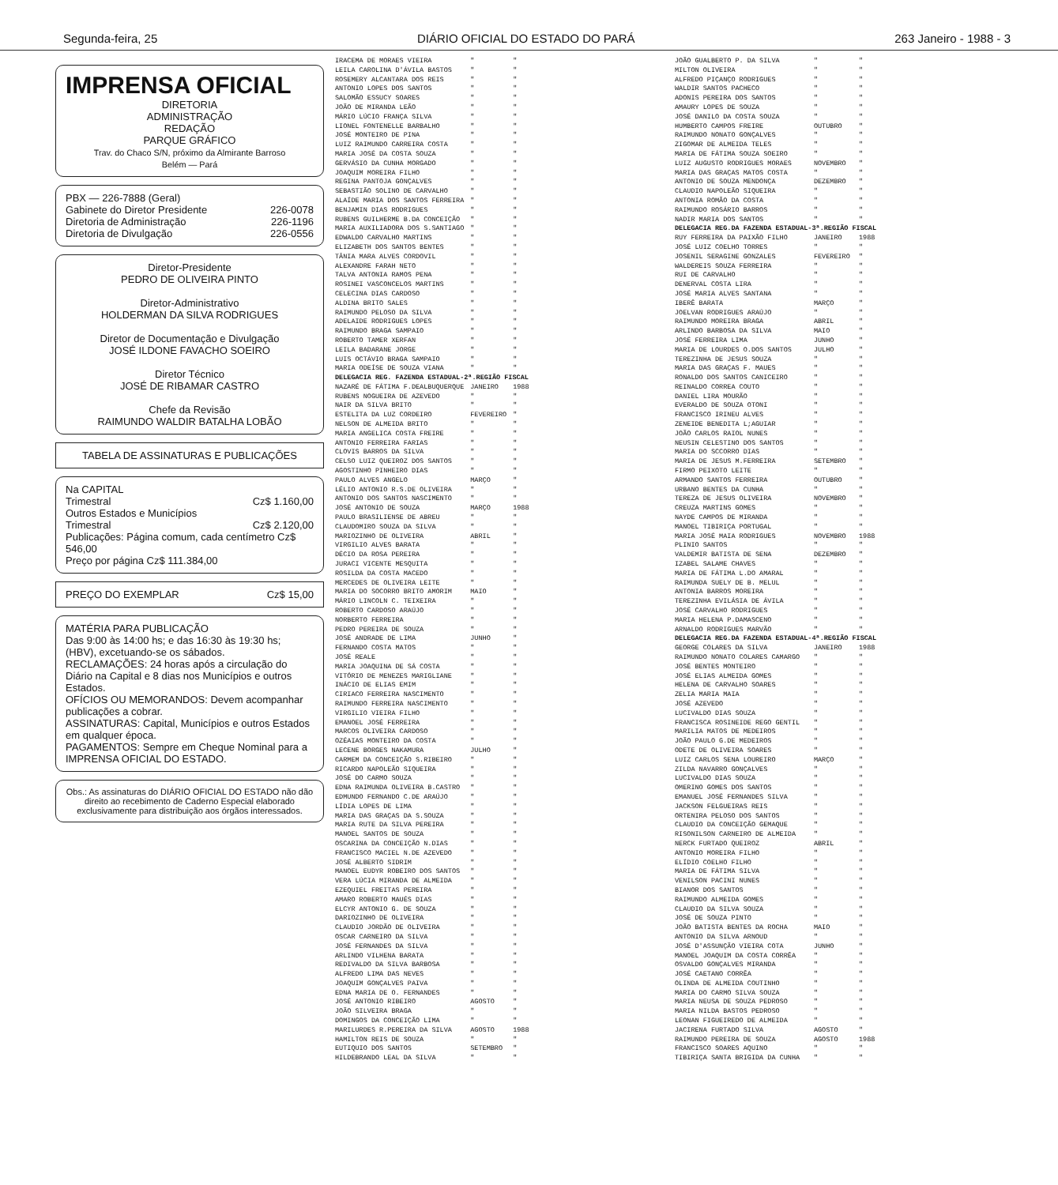Segunda-feira, 25 DIÁRIO OFICIAL DO ESTADO DO PARÁ 263 Janeiro - 1988 - 3
IMPRENSA OFICIAL
DIRETORIA
ADMINISTRAÇÃO
REDAÇÃO
PARQUE GRÁFICO
Trav. do Chaco S/N, próximo da Almirante Barroso
Belém — Pará
PBX — 226-7888 (Geral)
Gabinete do Diretor Presidente 226-0078
Diretoria de Administração 226-1196
Diretoria de Divulgação 226-0556
Diretor-Presidente
PEDRO DE OLIVEIRA PINTO
Diretor-Administrativo
HOLDERMAN DA SILVA RODRIGUES
Diretor de Documentação e Divulgação
JOSÉ ILDONE FAVACHO SOEIRO
Diretor Técnico
JOSÉ DE RIBAMAR CASTRO
Chefe da Revisão
RAIMUNDO WALDIR BATALHA LOBÃO
TABELA DE ASSINATURAS E PUBLICAÇÕES
Na CAPITAL
Trimestral Cz$ 1.160,00
Outros Estados e Municípios
Trimestral Cz$ 2.120,00
Publicações: Página comum, cada centímetro Cz$ 546,00
Preço por página Cz$ 111.384,00
PREÇO DO EXEMPLAR Cz$ 15,00
MATÉRIA PARA PUBLICAÇÃO
Das 9:00 às 14:00 hs; e das 16:30 às 19:30 hs; (HBV), excetuando-se os sábados.
RECLAMAÇÕES: 24 horas após a circulação do Diário na Capital e 8 dias nos Municípios e outros Estados.
OFÍCIOS OU MEMORANDOS: Devem acompanhar publicações a cobrar.
ASSINATURAS: Capital, Municípios e outros Estados em qualquer época.
PAGAMENTOS: Sempre em Cheque Nominal para a IMPRENSA OFICIAL DO ESTADO.
Obs.: As assinaturas do DIÁRIO OFICIAL DO ESTADO não dão direito ao recebimento de Caderno Especial elaborado exclusivamente para distribuição aos órgãos interessados.
| IRACEMA DE MORAES VIEIRA | " | " |
| LEILA CAROLINA D'ÁVILA BASTOS | " | " |
| ROSEMERY ALCANTARA DOS REIS | " | " |
| ANTONIO LOPES DOS SANTOS | " | " |
| SALOMÃO ESSUCY SOARES | " | " |
| JOÃO DE MIRANDA LEÃO | " | " |
| MÁRIO LÚCIO FRANÇA SILVA | " | " |
| LIONEL FONTENELLE BARBALHO | " | " |
| JOSÉ MONTEIRO DE PINA | " | " |
| LUIZ RAIMUNDO CARREIRA COSTA | " | " |
| MARIA JOSÉ DA COSTA SOUZA | " | " |
| GERVÁSIO DA CUNHA MORGADO | " | " |
| JOAQUIM MOREIRA FILHO | " | " |
| REGINA PANTOJA GONÇALVES | " | " |
| SEBASTIÃO SOLINO DE CARVALHO | " | " |
| ALAÍDE MARIA DOS SANTOS FERREIRA | " | " |
| BENJAMIN DIAS RODRIGUES | " | " |
| RUBENS GUILHERME B.DA CONCEIÇÃO | " | " |
| MARIA AUXILIADORA DOS S.SANTIAGO | " | " |
| EDWALDO CARVALHO MARTINS | " | " |
| ELIZABETH DOS SANTOS BENTES | " | " |
| TÂNIA MARA ALVES CORDOVIL | " | " |
| ALEXANDRE FARAH NETO | " | " |
| TALVA ANTONIA RAMOS PENA | " | " |
| ROSINEI VASCONCELOS MARTINS | " | " |
| CELECINA DIAS CARDOSO | " | " |
| ALDINA BRITO SALES | " | " |
| RAIMUNDO PELOSO DA SILVA | " | " |
| ADELAIDE RODRIGUES LOPES | " | " |
| RAIMUNDO BRAGA SAMPAIO | " | " |
| ROBERTO TAMER XERFAN | " | " |
| LEILA BADARANE JORGE | " | " |
| LUIS OCTÁVIO BRAGA SAMPAIO | " | " |
| MARIA ODEÍSE DE SOUZA VIANA | " | " |
| DELEGACIA REG. FAZENDA ESTADUAL-2ª.REGIÃO FISCAL | | |
| NAZARÉ DE FÁTIMA F.DEALBUQUERQUE | JANEIRO | 1988 |
| RUBENS NOGUEIRA DE AZEVEDO | " | " |
| NAIR DA SILVA BRITO | " | " |
| ESTELITA DA LUZ CORDEIRO | FEVEREIRO | " |
| NELSON DE ALMEIDA BRITO | " | " |
| MARIA ANGELICA COSTA FREIRE | " | " |
| ANTONIO FERREIRA FARIAS | " | " |
| CLOVIS BARROS DA SILVA | " | " |
| CELSO LUIZ QUEIROZ DOS SANTOS | " | " |
| AGOSTINHO PINHEIRO DIAS | " | " |
| PAULO ALVES ANGELO | MARÇO | " |
| LÉLIO ANTONIO R.S.DE OLIVEIRA | " | " |
| ANTONIO DOS SANTOS NASCIMENTO | " | " |
| JOSÉ ANTONIO DE SOUZA | MARÇO | 1988 |
| PAULO BRASILIENSE DE ABREU | " | " |
| CLAUDOMIRO SOUZA DA SILVA | " | " |
| MARIOZINHO DE OLIVEIRA | ABRIL | " |
| VIRGILIO ALVES BARATA | " | " |
| DÉCIO DA ROSA PEREIRA | " | " |
| JURACI VICENTE MESQUITA | " | " |
| ROSILDA DA COSTA MACEDO | " | " |
| MERCEDES DE OLIVEIRA LEITE | " | " |
| MARIA DO SOCORRO BRITO AMORIM | MAIO | " |
| MÁRIO LINCOLN C. TEIXEIRA | " | " |
| ROBERTO CARDOSO ARAÚJO | " | " |
| NORBERTO FERREIRA | " | " |
| PEDRO PEREIRA DE SOUZA | " | " |
| JOSÉ ANDRADE DE LIMA | JUNHO | " |
| FERNANDO COSTA MATOS | " | " |
| JOSÉ REALE | " | " |
| MARIA JOAQUINA DE SÁ COSTA | " | " |
| VITÓRIO DE MENEZES MARIGLIANE | " | " |
| INÁCIO DE ELIAS EMIM | " | " |
| CIRIACO FERREIRA NASCIMENTO | " | " |
| RAIMUNDO FERREIRA NASCIMENTO | " | " |
| VIRGILIO VIEIRA FILHO | " | " |
| EMANOEL JOSÉ FERREIRA | " | " |
| MARCOS OLIVEIRA CARDOSO | " | " |
| OZÉAIAS MONTEIRO DA COSTA | " | " |
| LECENE BORGES NAKAMURA | JULHO | " |
| CARMEM DA CONCEIÇÃO S.RIBEIRO | " | " |
| RICARDO NAPOLEÃO SIQUEIRA | " | " |
| JOSÉ DO CARMO SOUZA | " | " |
| EDNA RAIMUNDA OLIVEIRA B.CASTRO | " | " |
| EDMUNDO FERNANDO C.DE ARAÚJO | " | " |
| LÍDIA LOPES DE LIMA | " | " |
| MARIA DAS GRAÇAS DA S.SOUZA | " | " |
| MARIA RUTE DA SILVA PEREIRA | " | " |
| MANOEL SANTOS DE SOUZA | " | " |
| OSCARINA DA CONCEIÇÃO N.DIAS | " | " |
| FRANCISCO MACIEL N.DE AZEVEDO | " | " |
| JOSÉ ALBERTO SIDRIM | " | " |
| MANOEL EUDYR ROBEIRO DOS SANTOS | " | " |
| VERA LÚCIA MIRANDA DE ALMEIDA | " | " |
| EZEQUIEL FREITAS PEREIRA | " | " |
| AMARO ROBERTO MAUÉS DIAS | " | " |
| ELCYR ANTONIO G. DE SOUZA | " | " |
| DARIOZINHO DE OLIVEIRA | " | " |
| CLAUDIO JORDÃO DE OLIVEIRA | " | " |
| OSCAR CARNEIRO DA SILVA | " | " |
| JOSÉ FERNANDES DA SILVA | " | " |
| ARLINDO VILHENA BARATA | " | " |
| REDIVALDO DA SILVA BARBOSA | " | " |
| ALFREDO LIMA DAS NEVES | " | " |
| JOAQUIM GONÇALVES PAIVA | " | " |
| EDNA MARIA DE O. FERNANDES | " | " |
| JOSÉ ANTONIO RIBEIRO | AGOSTO | " |
| JOÃO SILVEIRA BRAGA | " | " |
| DOMINGOS DA CONCEIÇÃO LIMA | " | " |
| MARILURDES R.PEREIRA DA SILVA | AGOSTO | 1988 |
| HAMILTON REIS DE SOUZA | " | " |
| EUTIQUIO DOS SANTOS | SETEMBRO | " |
| HILDEBRANDO LEAL DA SILVA | " | " |
| JOÃO GUALBERTO P. DA SILVA | " | " |
| MILTON OLIVEIRA | " | " |
| ALFREDO PIÇANÇO RODRIGUES | " | " |
| WALDIR SANTOS PACHECO | " | " |
| ADONIS PEREIRA DOS SANTOS | " | " |
| AMAURY LOPES DE SOUZA | " | " |
| JOSÉ DANILO DA COSTA SOUZA | " | " |
| HUMBERTO CAMPOS FREIRE | OUTUBRO | " |
| RAIMUNDO NONATO GONÇALVES | " | " |
| ZIGOMAR DE ALMEIDA TELES | " | " |
| MARIA DE FÁTIMA SOUZA SOEIRO | " | " |
| LUIZ AUGUSTO RODRIGUES MORAES | NOVEMBRO | " |
| MARIA DAS GRAÇAS MATOS COSTA | " | " |
| ANTONIO DE SOUZA MENDONÇA | DEZEMBRO | " |
| CLAUDIO NAPOLEÃO SIQUEIRA | " | " |
| ANTONIA ROMÃO DA COSTA | " | " |
| RAIMUNDO ROSÁRIO BARROS | " | " |
| NADIR MARIA DOS SANTOS | " | " |
| DELEGACIA REG.DA FAZENDA ESTADUAL-3ª.REGIÃO FISCAL | | |
| RUY FERREIRA DA PAIXÃO FILHO | JANEIRO | 1988 |
| JOSÉ LUIZ COELHO TORRES | " | " |
| JOSENIL SERAGINE GONZALES | FEVEREIRO | " |
| WALDEREIS SOUZA FERREIRA | " | " |
| RUI DE CARVALHO | " | " |
| DENERVAL COSTA LIRA | " | " |
| JOSÉ MARIA ALVES SANTANA | " | " |
| IBERÊ BARATA | MARÇO | " |
| JOELVAN RODRIGUES ARAÚJO | " | " |
| RAIMUNDO MOREIRA BRAGA | ABRIL | " |
| ARLINDO BARBOSA DA SILVA | MAIO | " |
| JOSÉ FERREIRA LIMA | JUNHO | " |
| MARIA DE LOURDES O.DOS SANTOS | JULHO | " |
| TEREZINHA DE JESUS SOUZA | " | " |
| MARIA DAS GRAÇAS F. MAUES | " | " |
| RONALDO DOS SANTOS CANICEIRO | " | " |
| REINALDO CORREA COUTO | " | " |
| DANIEL LIRA MOURÃO | " | " |
| EVERALDO DE SOUZA OTONI | " | " |
| FRANCISCO IRINEU ALVES | " | " |
| ZENEIDE BENEDITA L;AGUIAR | " | " |
| JOÃO CARLOS RAIOL NUNES | " | " |
| NEUSIN CELESTINO DOS SANTOS | " | " |
| MARIA DO SCCORRO DIAS | " | " |
| MARIA DE JESUS M.FERREIRA | SETEMBRO | " |
| FIRMO PEIXOTO LEITE | " | " |
| ARMANDO SANTOS FERREIRA | OUTUBRO | " |
| URBANO BENTES DA CUNHA | " | " |
| TEREZA DE JESUS OLIVEIRA | NOVEMBRO | " |
| CREUZA MARTINS GOMES | " | " |
| NAYDE CAMPOS DE MIRANDA | " | " |
| MANOEL TIBIRIÇA PORTUGAL | " | " |
| MARIA JOSÉ MAIA RODRIGUES | NOVEMBRO | 1988 |
| PLINIO SANTOS | " | " |
| VALDEMIR BATISTA DE SENA | DEZEMBRO | " |
| IZABEL SALAME CHAVES | " | " |
| MARIA DE FÁTIMA L.DO AMARAL | " | " |
| RAIMUNDA SUELY DE B. MELUL | " | " |
| ANTONIA BARROS MOREIRA | " | " |
| TEREZINHA EVILÁSIA DE ÁVILA | " | " |
| JOSÉ CARVALHO RODRIGUES | " | " |
| MARIA HELENA P.DAMASCENO | " | " |
| ARNALDO RODRIGUES MARVÃO | " | " |
| DELEGACIA REG.DA FAZENDA ESTADUAL-4ª.REGIÃO FISCAL | | |
| GEORGE COLARES DA SILVA | JANEIRO | 1988 |
| RAIMUNDO NONATO COLARES CAMARGO | " | " |
| JOSÉ BENTES MONTEIRO | " | " |
| JOSÉ ELIAS ALMEIDA GOMES | " | " |
| HELENA DE CARVALHO SOARES | " | " |
| ZELIA MARIA MAIA | " | " |
| JOSÉ AZEVEDO | " | " |
| LUCIVALDO DIAS SOUZA | " | " |
| FRANCISCA ROSINEIDE REGO GENTIL | " | " |
| MARILIA MATOS DE MEDEIROS | " | " |
| JOÃO PAULO G.DE MEDEIROS | " | " |
| ODETE DE OLIVEIRA SOARES | " | " |
| LUIZ CARLOS SENA LOUREIRO | MARÇO | " |
| ZILDA NAVARRO GONÇALVES | " | " |
| LUCIVALDO DIAS SOUZA | " | " |
| OMERINO GOMES DOS SANTOS | " | " |
| EMANUEL JOSÉ FERNANDES SILVA | " | " |
| JACKSON FELGUEIRAS REIS | " | " |
| ORTENIRA PELOSO DOS SANTOS | " | " |
| CLAUDIO DA CONCEIÇÃO GEMAQUE | " | " |
| RISONILSON CARNEIRO DE ALMEIDA | " | " |
| NERCK FURTADO QUEIROZ | ABRIL | " |
| ANTONIO MOREIRA FILHO | " | " |
| ELÍDIO COELHO FILHO | " | " |
| MARIA DE FÁTIMA SILVA | " | " |
| VENILSON PACINI NUNES | " | " |
| BIANOR DOS SANTOS | " | " |
| RAIMUNDO ALMEIDA GOMES | " | " |
| CLAUDIO DA SILVA SOUZA | " | " |
| JOSÉ DE SOUZA PINTO | " | " |
| JOÃO BATISTA BENTES DA ROCHA | MAIO | " |
| ANTONIO DA SILVA ARNOUD | " | " |
| JOSÉ D'ASSUNÇÃO VIEIRA COTA | JUNHO | " |
| MANOEL JOAQUIM DA COSTA CORRÊA | " | " |
| OSVALDO GONÇALVES MIRANDA | " | " |
| JOSÉ CAETANO CORRÊA | " | " |
| OLINDA DE ALMEIDA COUTINHO | " | " |
| MARIA DO CARMO SILVA SOUZA | " | " |
| MARIA NEUSA DE SOUZA PEDROSO | " | " |
| MARIA NILDA BASTOS PEDROSO | " | " |
| LEONAN FIGUEIREDO DE ALMEIDA | " | " |
| JACIRENA FURTADO SILVA | AGOSTO | " |
| RAIMUNDO PEREIRA DE SOUZA | AGOSTO | 1988 |
| FRANCISCO SOARES AQUINO | " | " |
| TIBIRIÇA SANTA BRIGIDA DA CUNHA | " | " |